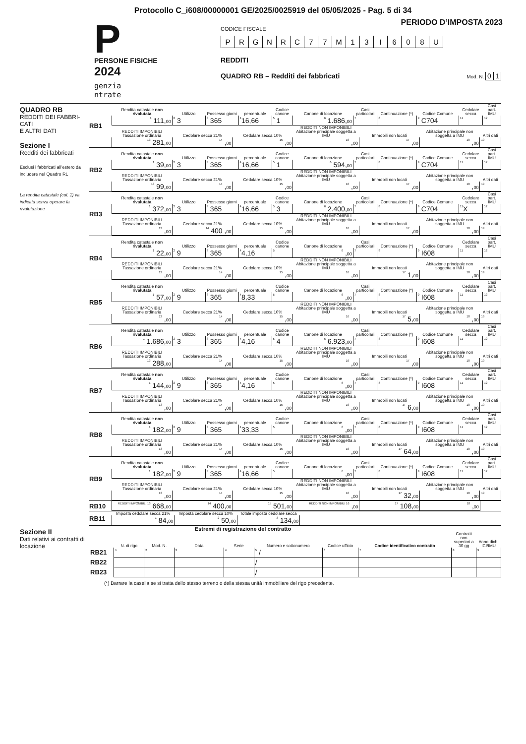Protocollo C_i608/00000001 GE/2025/0025919 del 05/05/2025 - Pag. 5 di 34
PERIODO D’IMPOSTA 2023
P
PERSONE FISICHE
2024
genzia
ntrate
CODICE FISCALE
| P | R | G | N | R | C | 7 | 7 | M | 1 | 3 | I | 6 | 0 | 8 | U |
REDDITI
QUADRO RB – Redditi dei fabbricati Mod. N. 0 1
QUADRO RB
REDDITI DEI FABBRI-
CATI
E ALTRI DATI
Sezione I
Redditi dei fabbricati
Esclusi i fabbricati all’estero da includere nel Quadro RL
La rendita catastale (col. 1) va indicata senza operare la rivalutazione
RB1
| Rendita catastale non rivalutata | Utilizzo | Possesso giorni | percentuale | Codice canone | Canone di locazione | Casi particolari | Continuazione (*) | Codice Comune | Cedolare secca | Casi part. IMU |
| --- | --- | --- | --- | --- | --- | --- | --- | --- | --- | --- |
| <sup>1</sup> 111, 00 | <sup>2</sup> 3 | <sup>3</sup> 365 | <sup>4</sup> 16,66 | <sup>5</sup> 1 | <sup>6</sup> 1.686, 00 | <sup>7</sup> | <sup>8</sup> | <sup>9</sup> C704 | <sup>11</sup> | <sup>12</sup> |
| REDDITI IMPONIBILI Tassazione ordinaria | Cedolare secca 21% | Cedolare secca 10% | REDDITI NON IMPONIBILI Abitazione principale soggetta a IMU | Immobili non locati | Abitazione principale non soggetta a IMU | Altri dati |
| --- | --- | --- | --- | --- | --- | --- |
| <sup>13</sup> 281, 00 | <sup>14</sup> , 00 | <sup>15</sup> , 00 | <sup>16</sup> , 00 | <sup>17</sup> , 00 | <sup>18</sup> , 00 | <sup>19</sup> |
RB2
| Rendita catastale non rivalutata | Utilizzo | Possesso giorni | percentuale | Codice canone | Canone di locazione | Casi particolari | Continuazione (*) | Codice Comune | Cedolare secca | Casi part. IMU |
| --- | --- | --- | --- | --- | --- | --- | --- | --- | --- | --- |
| <sup>1</sup> 39, 00 | <sup>2</sup> 3 | <sup>3</sup> 365 | <sup>4</sup> 16,66 | <sup>5</sup> 1 | <sup>6</sup> 594, 00 | <sup>7</sup> | <sup>8</sup> | <sup>9</sup> C704 | <sup>11</sup> | <sup>12</sup> |
| REDDITI IMPONIBILI Tassazione ordinaria | Cedolare secca 21% | Cedolare secca 10% | REDDITI NON IMPONIBILI Abitazione principale soggetta a IMU | Immobili non locati | Abitazione principale non soggetta a IMU | Altri dati |
| --- | --- | --- | --- | --- | --- | --- |
| <sup>13</sup> 99, 00 | <sup>14</sup> , 00 | <sup>15</sup> , 00 | <sup>16</sup> , 00 | <sup>17</sup> , 00 | <sup>18</sup> , 00 | <sup>19</sup> |
RB3
| Rendita catastale non rivalutata | Utilizzo | Possesso giorni | percentuale | Codice canone | Canone di locazione | Casi particolari | Continuazione (*) | Codice Comune | Cedolare secca | Casi part. IMU |
| --- | --- | --- | --- | --- | --- | --- | --- | --- | --- | --- |
| <sup>1</sup> 372, 00 | <sup>2</sup> 3 | <sup>3</sup> 365 | <sup>4</sup> 16,66 | <sup>5</sup> 3 | <sup>6</sup> 2.400, 00 | <sup>7</sup> | <sup>8</sup> | <sup>9</sup> C704 | <sup>11</sup> X | <sup>12</sup> |
| REDDITI IMPONIBILI Tassazione ordinaria | Cedolare secca 21% | Cedolare secca 10% | REDDITI NON IMPONIBILI Abitazione principale soggetta a IMU | Immobili non locati | Abitazione principale non soggetta a IMU | Altri dati |
| --- | --- | --- | --- | --- | --- | --- |
| <sup>13</sup> , 00 | <sup>14</sup> 400 , 00 | <sup>15</sup> , 00 | <sup>16</sup> , 00 | <sup>17</sup> , 00 | <sup>18</sup> , 00 | <sup>19</sup> |
RB4
| Rendita catastale non rivalutata | Utilizzo | Possesso giorni | percentuale | Codice canone | Canone di locazione | Casi particolari | Continuazione (*) | Codice Comune | Cedolare secca | Casi part. IMU |
| --- | --- | --- | --- | --- | --- | --- | --- | --- | --- | --- |
| <sup>1</sup> 22, 00 | <sup>2</sup> 9 | <sup>3</sup> 365 | <sup>4</sup> 4,16 | <sup>5</sup> | <sup>6</sup> , 00 | <sup>7</sup> | <sup>8</sup> | <sup>9</sup> I608 | <sup>11</sup> | <sup>12</sup> |
| REDDITI IMPONIBILI Tassazione ordinaria | Cedolare secca 21% | Cedolare secca 10% | REDDITI NON IMPONIBILI Abitazione principale soggetta a IMU | Immobili non locati | Abitazione principale non soggetta a IMU | Altri dati |
| --- | --- | --- | --- | --- | --- | --- |
| <sup>13</sup> , 00 | <sup>14</sup> , 00 | <sup>15</sup> , 00 | <sup>16</sup> , 00 | <sup>17</sup> 1, 00 | <sup>18</sup> , 00 | <sup>19</sup> |
RB5
| Rendita catastale non rivalutata | Utilizzo | Possesso giorni | percentuale | Codice canone | Canone di locazione | Casi particolari | Continuazione (*) | Codice Comune | Cedolare secca | Casi part. IMU |
| --- | --- | --- | --- | --- | --- | --- | --- | --- | --- | --- |
| <sup>1</sup> 57, 00 | <sup>2</sup> 9 | <sup>3</sup> 365 | <sup>4</sup> 8,33 | <sup>5</sup> | <sup>6</sup> , 00 | <sup>7</sup> | <sup>8</sup> | <sup>9</sup> I608 | <sup>11</sup> | <sup>12</sup> |
| REDDITI IMPONIBILI Tassazione ordinaria | Cedolare secca 21% | Cedolare secca 10% | REDDITI NON IMPONIBILI Abitazione principale soggetta a IMU | Immobili non locati | Abitazione principale non soggetta a IMU | Altri dati |
| --- | --- | --- | --- | --- | --- | --- |
| <sup>13</sup> , 00 | <sup>14</sup> , 00 | <sup>15</sup> , 00 | <sup>16</sup> , 00 | <sup>17</sup> 5, 00 | <sup>18</sup> , 00 | <sup>19</sup> |
RB6
| Rendita catastale non rivalutata | Utilizzo | Possesso giorni | percentuale | Codice canone | Canone di locazione | Casi particolari | Continuazione (*) | Codice Comune | Cedolare secca | Casi part. IMU |
| --- | --- | --- | --- | --- | --- | --- | --- | --- | --- | --- |
| <sup>1</sup> 1.686, 00 | <sup>2</sup> 3 | <sup>3</sup> 365 | <sup>4</sup> 4,16 | <sup>5</sup> 4 | <sup>6</sup> 6.923, 00 | <sup>7</sup> | <sup>8</sup> | <sup>9</sup> I608 | <sup>11</sup> | <sup>12</sup> |
| REDDITI IMPONIBILI Tassazione ordinaria | Cedolare secca 21% | Cedolare secca 10% | REDDITI NON IMPONIBILI Abitazione principale soggetta a IMU | Immobili non locati | Abitazione principale non soggetta a IMU | Altri dati |
| --- | --- | --- | --- | --- | --- | --- |
| <sup>13</sup> 288, 00 | <sup>14</sup> , 00 | <sup>15</sup> , 00 | <sup>16</sup> , 00 | <sup>17</sup> , 00 | <sup>18</sup> , 00 | <sup>19</sup> |
RB7
| Rendita catastale non rivalutata | Utilizzo | Possesso giorni | percentuale | Codice canone | Canone di locazione | Casi particolari | Continuazione (*) | Codice Comune | Cedolare secca | Casi part. IMU |
| --- | --- | --- | --- | --- | --- | --- | --- | --- | --- | --- |
| <sup>1</sup> 144, 00 | <sup>2</sup> 9 | <sup>3</sup> 365 | <sup>4</sup> 4,16 | <sup>5</sup> | <sup>6</sup> , 00 | <sup>7</sup> | <sup>8</sup> | <sup>9</sup> I608 | <sup>11</sup> | <sup>12</sup> |
| REDDITI IMPONIBILI Tassazione ordinaria | Cedolare secca 21% | Cedolare secca 10% | REDDITI NON IMPONIBILI Abitazione principale soggetta a IMU | Immobili non locati | Abitazione principale non soggetta a IMU | Altri dati |
| --- | --- | --- | --- | --- | --- | --- |
| <sup>13</sup> , 00 | <sup>14</sup> , 00 | <sup>15</sup> , 00 | <sup>16</sup> , 00 | <sup>17</sup> 6, 00 | <sup>18</sup> , 00 | <sup>19</sup> |
RB8
| Rendita catastale non rivalutata | Utilizzo | Possesso giorni | percentuale | Codice canone | Canone di locazione | Casi particolari | Continuazione (*) | Codice Comune | Cedolare secca | Casi part. IMU |
| --- | --- | --- | --- | --- | --- | --- | --- | --- | --- | --- |
| <sup>1</sup> 182, 00 | <sup>2</sup> 9 | <sup>3</sup> 365 | <sup>4</sup> 33,33 | <sup>5</sup> | <sup>6</sup> , 00 | <sup>7</sup> | <sup>8</sup> | <sup>9</sup> I608 | <sup>11</sup> | <sup>12</sup> |
| REDDITI IMPONIBILI Tassazione ordinaria | Cedolare secca 21% | Cedolare secca 10% | REDDITI NON IMPONIBILI Abitazione principale soggetta a IMU | Immobili non locati | Abitazione principale non soggetta a IMU | Altri dati |
| --- | --- | --- | --- | --- | --- | --- |
| <sup>13</sup> , 00 | <sup>14</sup> , 00 | <sup>15</sup> , 00 | <sup>16</sup> , 00 | <sup>17</sup> 64, 00 | <sup>18</sup> , 00 | <sup>19</sup> |
RB9
| Rendita catastale non rivalutata | Utilizzo | Possesso giorni | percentuale | Codice canone | Canone di locazione | Casi particolari | Continuazione (*) | Codice Comune | Cedolare secca | Casi part. IMU |
| --- | --- | --- | --- | --- | --- | --- | --- | --- | --- | --- |
| <sup>1</sup> 182, 00 | <sup>2</sup> 9 | <sup>3</sup> 365 | <sup>4</sup> 16,66 | <sup>5</sup> | <sup>6</sup> , 00 | <sup>7</sup> | <sup>8</sup> | <sup>9</sup> I608 | <sup>11</sup> | <sup>12</sup> |
| REDDITI IMPONIBILI Tassazione ordinaria | Cedolare secca 21% | Cedolare secca 10% | REDDITI NON IMPONIBILI Abitazione principale soggetta a IMU | Immobili non locati | Abitazione principale non soggetta a IMU | Altri dati |
| --- | --- | --- | --- | --- | --- | --- |
| <sup>13</sup> , 00 | <sup>14</sup> , 00 | <sup>15</sup> , 00 | <sup>16</sup> , 00 | <sup>17</sup> 32, 00 | <sup>18</sup> , 00 | <sup>19</sup> |
RB10
| <sup>REDDITI IMPONIBILI 13</sup> 668, 00 | <sup>14</sup> 400, 00 | <sup>15</sup> 501, 00 | <sup>REDDITI NON IMPONIBILI 16</sup> , 00 | <sup>17</sup> 108, 00 | <sup>18</sup> , 00 | |
RB11
| Imposta cedolare secca 21% | Imposta cedolare secca 10% | Totale imposta cedolare secca |
| --- | --- | --- |
| <sup>1</sup> 84, 00 | <sup>2</sup> 50, 00 | <sup>3</sup> 134, 00 |
Sezione II
Dati relativi ai contratti di locazione
Estremi di registrazione del contratto
| | N. di rigo | Mod. N. | Data | Serie | Numero e sottonumero | Codice ufficio | Codice identificativo contratto | Contratti non superiori a 30 gg | Anno dich. ICI/IMU |
| --- | --- | --- | --- | --- | --- | --- | --- | --- | --- |
| RB21 | <sup>1</sup> | <sup>2</sup> | <sup>3</sup> | <sup>4</sup> | <sup>5</sup> / | <sup>6</sup> | <sup>7</sup> | <sup>8</sup> | <sup>9</sup> |
| RB22 | | | | | / | | | | |
| RB23 | | | | | / | | | | |
(*) Barrare la casella se si tratta dello stesso terreno o della stessa unità immobiliare del rigo precedente.